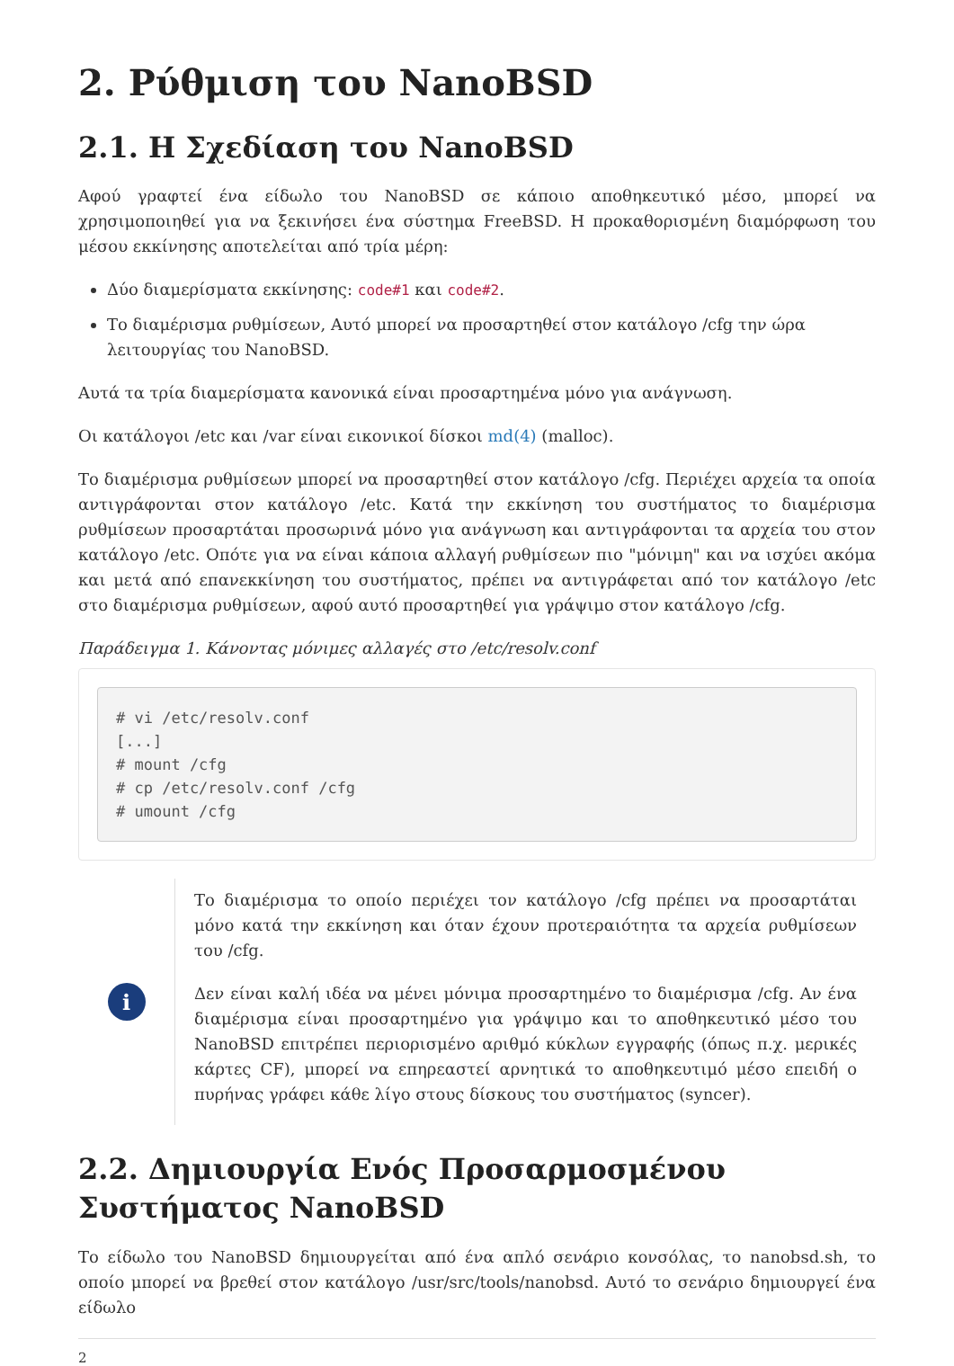2. Ρύθμιση του NanoBSD
2.1. Η Σχεδίαση του NanoBSD
Αφού γραφτεί ένα είδωλο του NanoBSD σε κάποιο αποθηκευτικό μέσο, μπορεί να χρησιμοποιηθεί για να ξεκινήσει ένα σύστημα FreeBSD. Η προκαθορισμένη διαμόρφωση του μέσου εκκίνησης αποτελείται από τρία μέρη:
Δύο διαμερίσματα εκκίνησης: code#1 και code#2.
Το διαμέρισμα ρυθμίσεων, Αυτό μπορεί να προσαρτηθεί στον κατάλογο /cfg την ώρα λειτουργίας του NanoBSD.
Αυτά τα τρία διαμερίσματα κανονικά είναι προσαρτημένα μόνο για ανάγνωση.
Οι κατάλογοι /etc και /var είναι εικονικοί δίσκοι md(4) (malloc).
Το διαμέρισμα ρυθμίσεων μπορεί να προσαρτηθεί στον κατάλογο /cfg. Περιέχει αρχεία τα οποία αντιγράφονται στον κατάλογο /etc. Κατά την εκκίνηση του συστήματος το διαμέρισμα ρυθμίσεων προσαρτάται προσωρινά μόνο για ανάγνωση και αντιγράφονται τα αρχεία του στον κατάλογο /etc. Οπότε για να είναι κάποια αλλαγή ρυθμίσεων πιο "μόνιμη" και να ισχύει ακόμα και μετά από επανεκκίνηση του συστήματος, πρέπει να αντιγράφεται από τον κατάλογο /etc στο διαμέρισμα ρυθμίσεων, αφού αυτό προσαρτηθεί για γράψιμο στον κατάλογο /cfg.
Παράδειγμα 1. Κάνοντας μόνιμες αλλαγές στο /etc/resolv.conf
# vi /etc/resolv.conf
[...]
# mount /cfg
# cp /etc/resolv.conf /cfg
# umount /cfg
i
Το διαμέρισμα το οποίο περιέχει τον κατάλογο /cfg πρέπει να προσαρτάται μόνο κατά την εκκίνηση και όταν έχουν προτεραιότητα τα αρχεία ρυθμίσεων του /cfg.
Δεν είναι καλή ιδέα να μένει μόνιμα προσαρτημένο το διαμέρισμα /cfg. Αν ένα διαμέρισμα είναι προσαρτημένο για γράψιμο και το αποθηκευτικό μέσο του NanoBSD επιτρέπει περιορισμένο αριθμό κύκλων εγγραφής (όπως π.χ. μερικές κάρτες CF), μπορεί να επηρεαστεί αρνητικά το αποθηκευτιμό μέσο επειδή ο πυρήνας γράφει κάθε λίγο στους δίσκους του συστήματος (syncer).
2.2. Δημιουργία Ενός Προσαρμοσμένου Συστήματος NanoBSD
Το είδωλο του NanoBSD δημιουργείται από ένα απλό σενάριο κονσόλας, το nanobsd.sh, το οποίο μπορεί να βρεθεί στον κατάλογο /usr/src/tools/nanobsd. Αυτό το σενάριο δημιουργεί ένα είδωλο
2